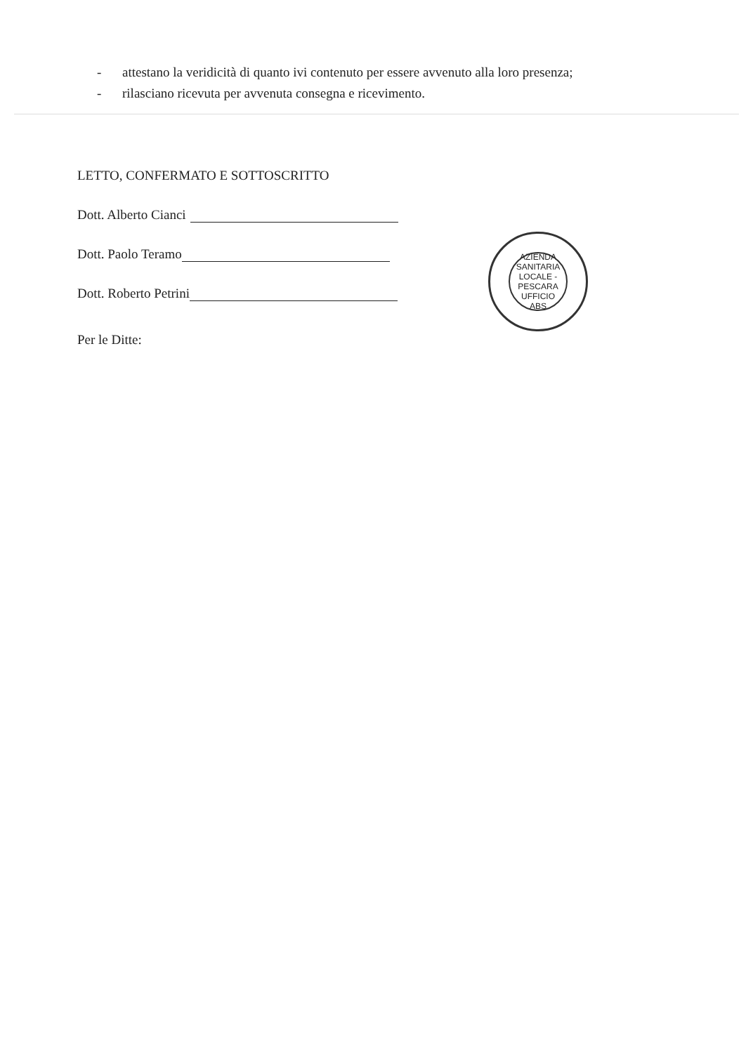- attestano la veridicità di quanto ivi contenuto per essere avvenuto alla loro presenza;
- rilasciano ricevuta per avvenuta consegna e ricevimento.
LETTO, CONFERMATO E SOTTOSCRITTO
Dott. Alberto Cianci
Dott. Paolo Teramo
Dott. Roberto Petrini
Per le Ditte:
AZIENDA SANITARIA LOCALE - PESCARA
UFFICIO
ABS